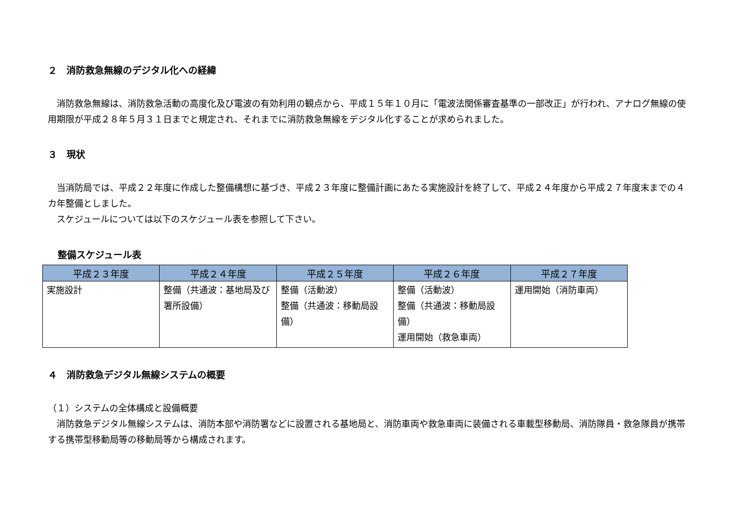２　消防救急無線のデジタル化への経緯
　消防救急無線は、消防救急活動の高度化及び電波の有効利用の観点から、平成１５年１０月に「電波法関係審査基準の一部改正」が行われ、アナログ無線の使用期限が平成２８年５月３１日までと規定され、それまでに消防救急無線をデジタル化することが求められました。
３　現状
　当消防局では、平成２２年度に作成した整備構想に基づき、平成２３年度に整備計画にあたる実施設計を終了して、平成２４年度から平成２７年度末までの４カ年整備としました。
　スケジュールについては以下のスケジュール表を参照して下さい。
整備スケジュール表
| 平成２３年度 | 平成２４年度 | 平成２５年度 | 平成２６年度 | 平成２７年度 |
| --- | --- | --- | --- | --- |
| 実施設計 | 整備（共通波：基地局及び署所設備） | 整備（活動波） 整備（共通波：移動局設備） | 整備（活動波） 整備（共通波：移動局設備） 運用開始（救急車両） | 運用開始（消防車両） |
４　消防救急デジタル無線システムの概要
（１）システムの全体構成と設備概要
　消防救急デジタル無線システムは、消防本部や消防署などに設置される基地局と、消防車両や救急車両に装備される車載型移動局、消防隊員・救急隊員が携帯する携帯型移動局等の移動局等から構成されます。